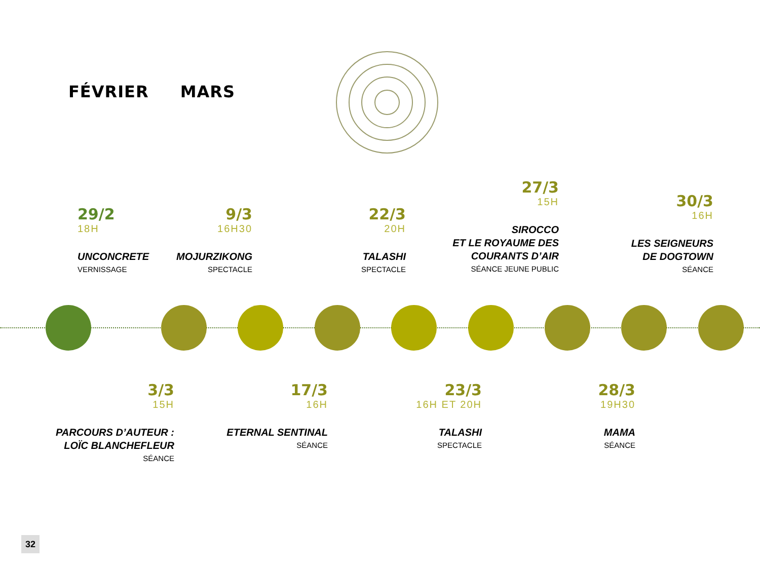FÉVRIER MARS
29/2
18H
UNCONCRETE
VERNISSAGE
9/3
16H30
MOJURZIKONG
SPECTACLE
22/3
20H
TALASHI
SPECTACLE
27/3
15H
SIROCCO
ET LE ROYAUME DES
COURANTS D’AIR
SÉANCE JEUNE PUBLIC
30/3
16H
LES SEIGNEURS
DE DOGTOWN
SÉANCE
3/3
15H
PARCOURS D’AUTEUR :
LOÏC BLANCHEFLEUR
SÉANCE
17/3
16H
ETERNAL SENTINAL
SÉANCE
23/3
16H ET 20H
TALASHI
SPECTACLE
28/3
19H30
MAMA
SÉANCE
32